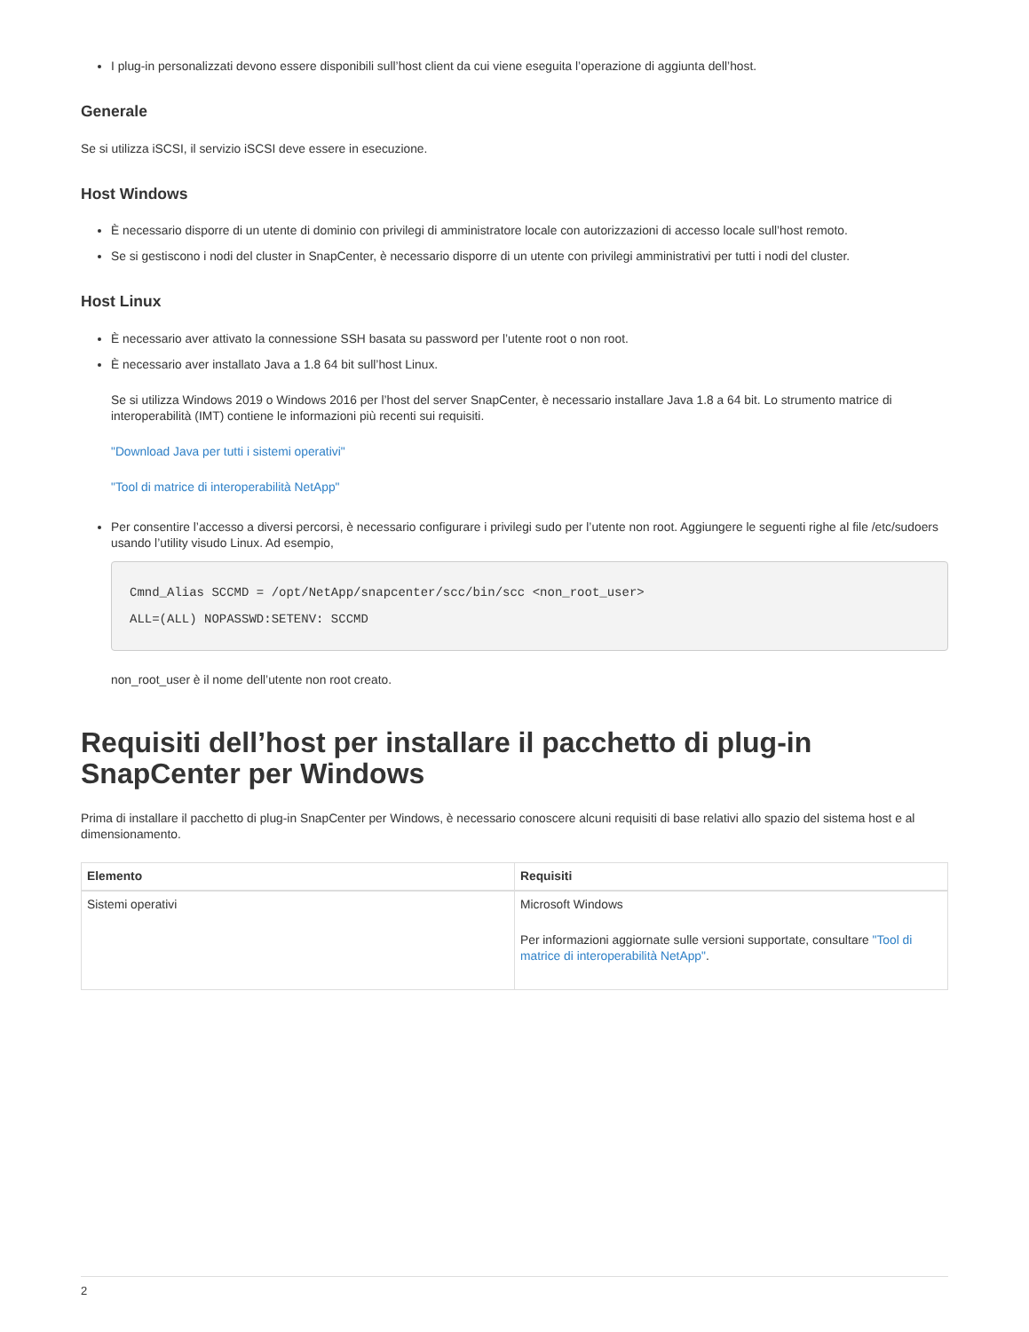I plug-in personalizzati devono essere disponibili sull’host client da cui viene eseguita l’operazione di aggiunta dell’host.
Generale
Se si utilizza iSCSI, il servizio iSCSI deve essere in esecuzione.
Host Windows
È necessario disporre di un utente di dominio con privilegi di amministratore locale con autorizzazioni di accesso locale sull’host remoto.
Se si gestiscono i nodi del cluster in SnapCenter, è necessario disporre di un utente con privilegi amministrativi per tutti i nodi del cluster.
Host Linux
È necessario aver attivato la connessione SSH basata su password per l’utente root o non root.
È necessario aver installato Java a 1.8 64 bit sull’host Linux.
Se si utilizza Windows 2019 o Windows 2016 per l’host del server SnapCenter, è necessario installare Java 1.8 a 64 bit. Lo strumento matrice di interoperabilità (IMT) contiene le informazioni più recenti sui requisiti.
"Download Java per tutti i sistemi operativi"
"Tool di matrice di interoperabilità NetApp"
Per consentire l’accesso a diversi percorsi, è necessario configurare i privilegi sudo per l’utente non root. Aggiungere le seguenti righe al file /etc/sudoers usando l’utility visudo Linux. Ad esempio,
Cmnd_Alias SCCMD = /opt/NetApp/snapcenter/scc/bin/scc <non_root_user>
ALL=(ALL) NOPASSWD:SETENV: SCCMD
non_root_user è il nome dell’utente non root creato.
Requisiti dell’host per installare il pacchetto di plug-in SnapCenter per Windows
Prima di installare il pacchetto di plug-in SnapCenter per Windows, è necessario conoscere alcuni requisiti di base relativi allo spazio del sistema host e al dimensionamento.
| Elemento | Requisiti |
| --- | --- |
| Sistemi operativi | Microsoft Windows Per informazioni aggiornate sulle versioni supportate, consultare "Tool di matrice di interoperabilità NetApp" . |
2